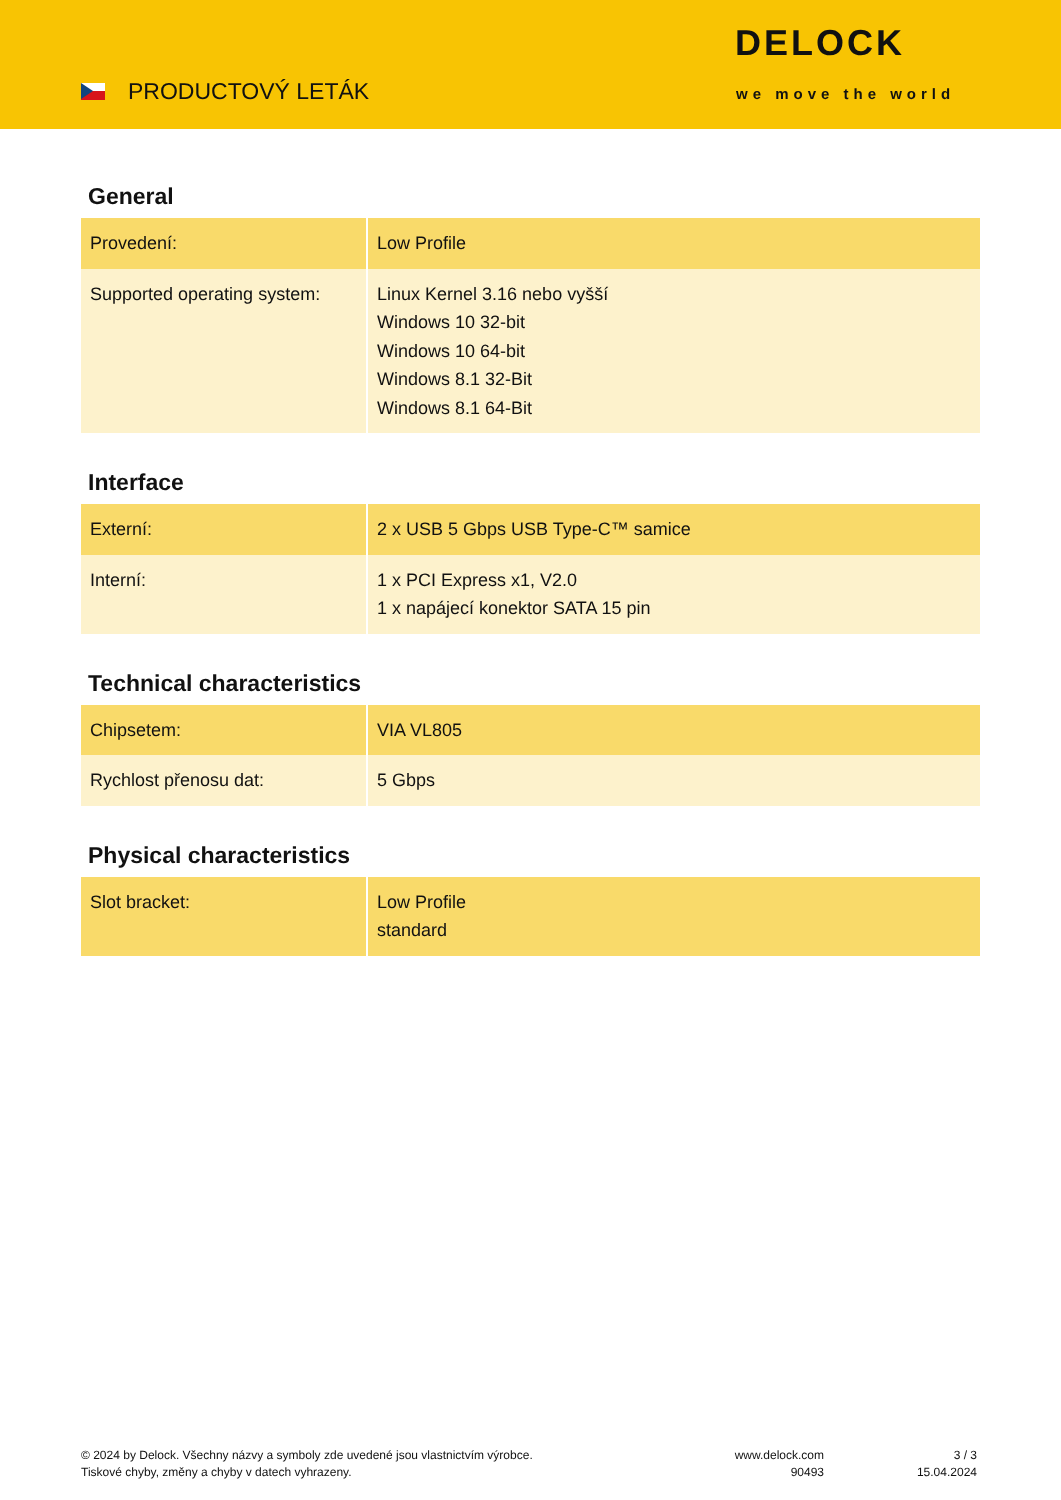PRODUCTOVÝ LETÁK
DELOCK
we move the world
General
| Provedení: | Low Profile |
| Supported operating system: | Linux Kernel 3.16 nebo vyšší Windows 10 32-bit Windows 10 64-bit Windows 8.1 32-Bit Windows 8.1 64-Bit |
Interface
| Externí: | 2 x USB 5 Gbps USB Type-C™ samice |
| Interní: | 1 x PCI Express x1, V2.0 1 x napájecí konektor SATA 15 pin |
Technical characteristics
| Chipsetem: | VIA VL805 |
| Rychlost přenosu dat: | 5 Gbps |
Physical characteristics
| Slot bracket: | Low Profile standard |
© 2024 by Delock. Všechny názvy a symboly zde uvedené jsou vlastnictvím výrobce.
Tiskové chyby, změny a chyby v datech vyhrazeny.
www.delock.com
90493
3 / 3
15.04.2024